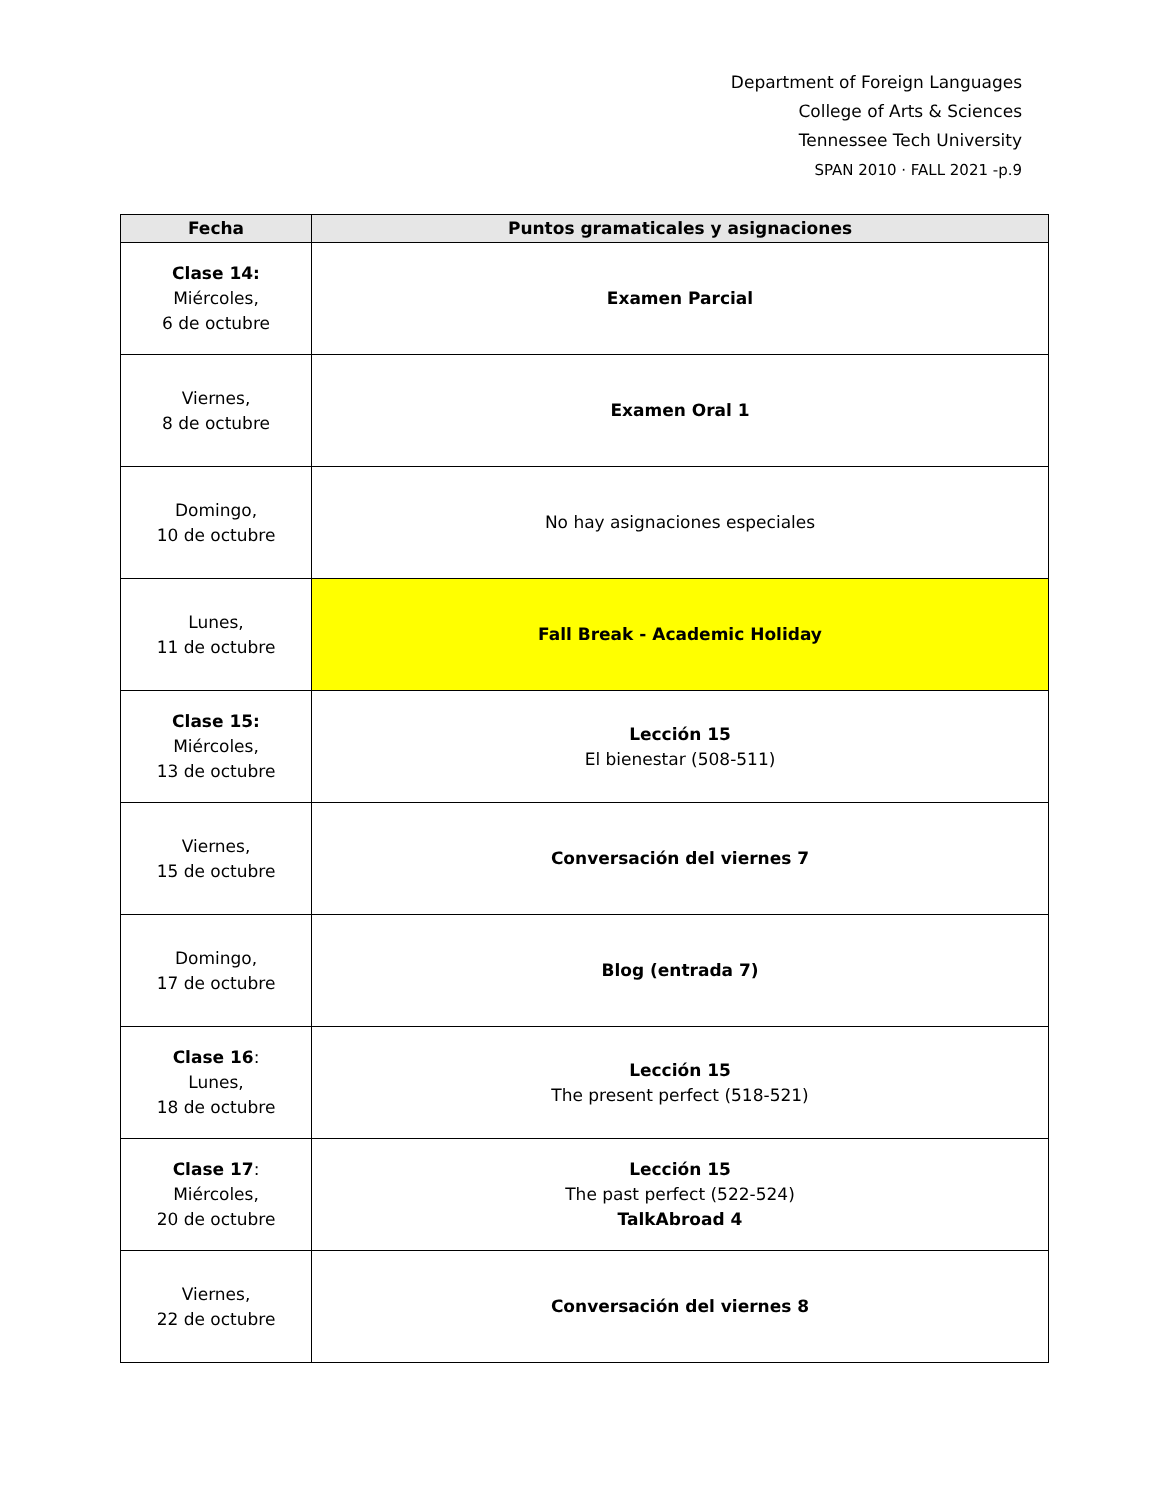Department of Foreign Languages
College of Arts & Sciences
Tennessee Tech University
SPAN 2010 · FALL 2021 -p.9
| Fecha | Puntos gramaticales y asignaciones |
| --- | --- |
| Clase 14: Miércoles, 6 de octubre | Examen Parcial |
| Viernes, 8 de octubre | Examen Oral 1 |
| Domingo, 10 de octubre | No hay asignaciones especiales |
| Lunes, 11 de octubre | Fall Break - Academic Holiday |
| Clase 15: Miércoles, 13 de octubre | Lección 15 El bienestar (508-511) |
| Viernes, 15 de octubre | Conversación del viernes 7 |
| Domingo, 17 de octubre | Blog (entrada 7) |
| Clase 16 : Lunes, 18 de octubre | Lección 15 The present perfect (518-521) |
| Clase 17 : Miércoles, 20 de octubre | Lección 15 The past perfect (522-524) TalkAbroad 4 |
| Viernes, 22 de octubre | Conversación del viernes 8 |